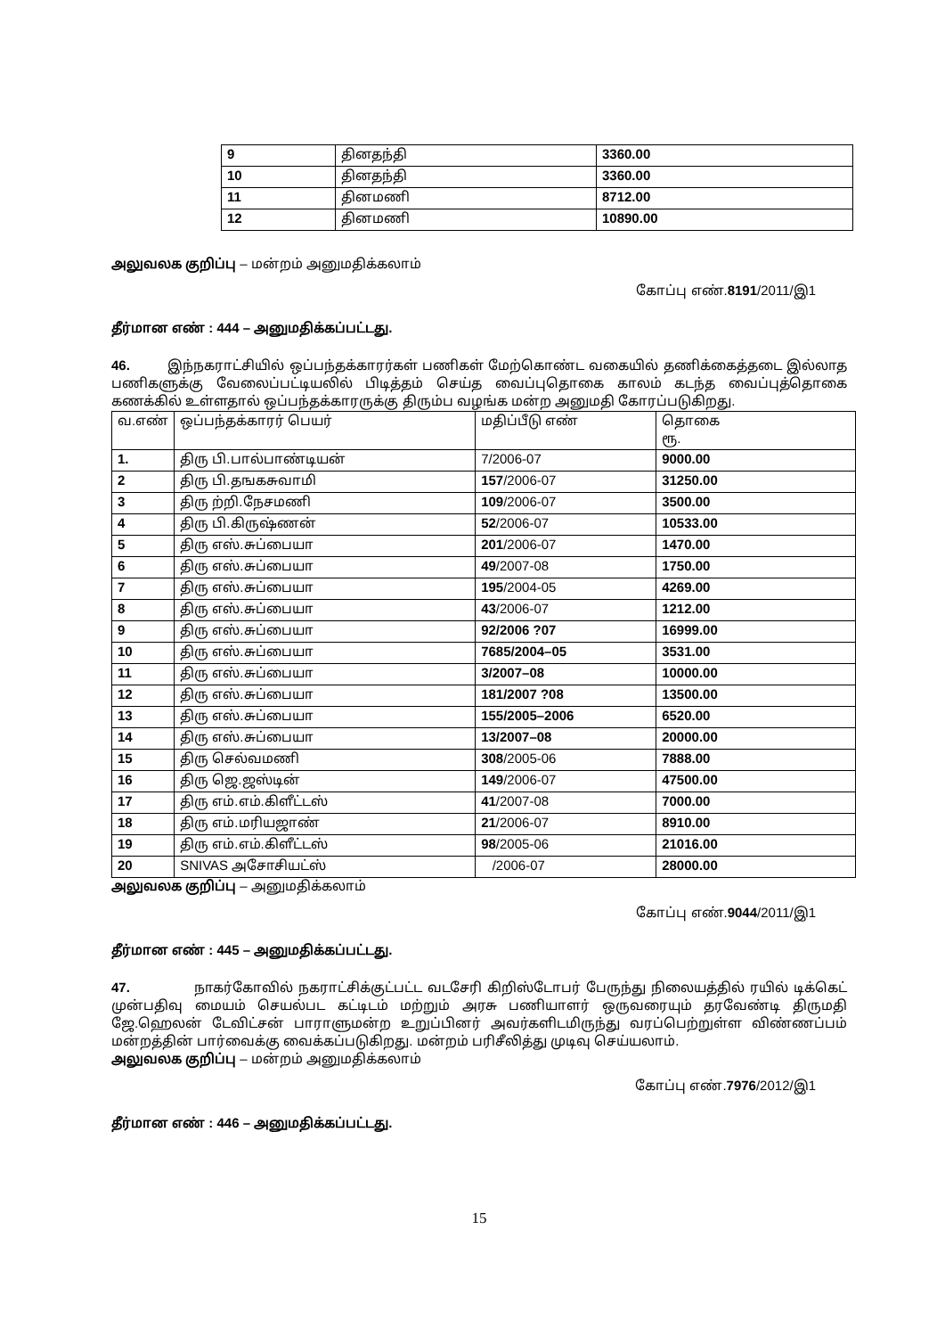| 9 | தினதந்தி | 3360.00 |
| 10 | தினதந்தி | 3360.00 |
| 11 | தினமணி | 8712.00 |
| 12 | தினமணி | 10890.00 |
அலுவலக குறிப்பு – மன்றம் அனுமதிக்கலாம்
கோப்பு எண்.8191/2011/இ1
தீர்மான எண் : 444 – அனுமதிக்கப்பட்டது.
46. இந்நகராட்சியில் ஒப்பந்தக்காரர்கள் பணிகள் மேற்கொண்ட வகையில் தணிக்கைத்தடை இல்லாத பணிகளுக்கு வேலைப்பட்டியலில் பிடித்தம் செய்த வைப்புதொகை காலம் கடந்த வைப்புத்தொகை கணக்கில் உள்ளதால் ஒப்பந்தக்காரருக்கு திரும்ப வழங்க மன்ற அனுமதி கோரப்படுகிறது.
| வ.எண் | ஒப்பந்தக்காரர் பெயர் | மதிப்பீடு எண் | தொகை ரூ. |
| 1. | திரு பி.பால்பாண்டியன் | 7/2006-07 | 9000.00 |
| 2 | திரு பி.தஙகசுவாமி | 157 /2006-07 | 31250.00 |
| 3 | திரு ற்றி.நேசமணி | 109 /2006-07 | 3500.00 |
| 4 | திரு பி.கிருஷ்ணன் | 52 /2006-07 | 10533.00 |
| 5 | திரு எஸ்.சுப்பையா | 201 /2006-07 | 1470.00 |
| 6 | திரு எஸ்.சுப்பையா | 49 /2007-08 | 1750.00 |
| 7 | திரு எஸ்.சுப்பையா | 195 /2004-05 | 4269.00 |
| 8 | திரு எஸ்.சுப்பையா | 43 /2006-07 | 1212.00 |
| 9 | திரு எஸ்.சுப்பையா | 92/2006 ?07 | 16999.00 |
| 10 | திரு எஸ்.சுப்பையா | 7685/2004–05 | 3531.00 |
| 11 | திரு எஸ்.சுப்பையா | 3/2007–08 | 10000.00 |
| 12 | திரு எஸ்.சுப்பையா | 181/2007 ?08 | 13500.00 |
| 13 | திரு எஸ்.சுப்பையா | 155/2005–2006 | 6520.00 |
| 14 | திரு எஸ்.சுப்பையா | 13/2007–08 | 20000.00 |
| 15 | திரு செல்வமணி | 308 /2005-06 | 7888.00 |
| 16 | திரு ஜெ.ஜஸ்டின் | 149 /2006-07 | 47500.00 |
| 17 | திரு எம்.எம்.கிளீட்டஸ் | 41 /2007-08 | 7000.00 |
| 18 | திரு எம்.மரியஜாண் | 21 /2006-07 | 8910.00 |
| 19 | திரு எம்.எம்.கிளீட்டஸ் | 98 /2005-06 | 21016.00 |
| 20 | SNIVAS அசோசியட்ஸ் | /2006-07 | 28000.00 |
அலுவலக குறிப்பு – அனுமதிக்கலாம்
கோப்பு எண்.9044/2011/இ1
தீர்மான எண் : 445 – அனுமதிக்கப்பட்டது.
47. நாகர்கோவில் நகராட்சிக்குட்பட்ட வடசேரி கிறிஸ்டோபர் பேருந்து நிலையத்தில் ரயில் டிக்கெட் முன்பதிவு மையம் செயல்பட கட்டிடம் மற்றும் அரசு பணியாளர் ஒருவரையும் தரவேண்டி திருமதி ஜே.ஹெலன் டேவிட்சன் பாராளுமன்ற உறுப்பினர் அவர்களிடமிருந்து வரப்பெற்றுள்ள விண்ணப்பம் மன்றத்தின் பார்வைக்கு வைக்கப்படுகிறது. மன்றம் பரிசீலித்து முடிவு செய்யலாம்.
அலுவலக குறிப்பு – மன்றம் அனுமதிக்கலாம்
கோப்பு எண்.7976/2012/இ1
தீர்மான எண் : 446 – அனுமதிக்கப்பட்டது.
15